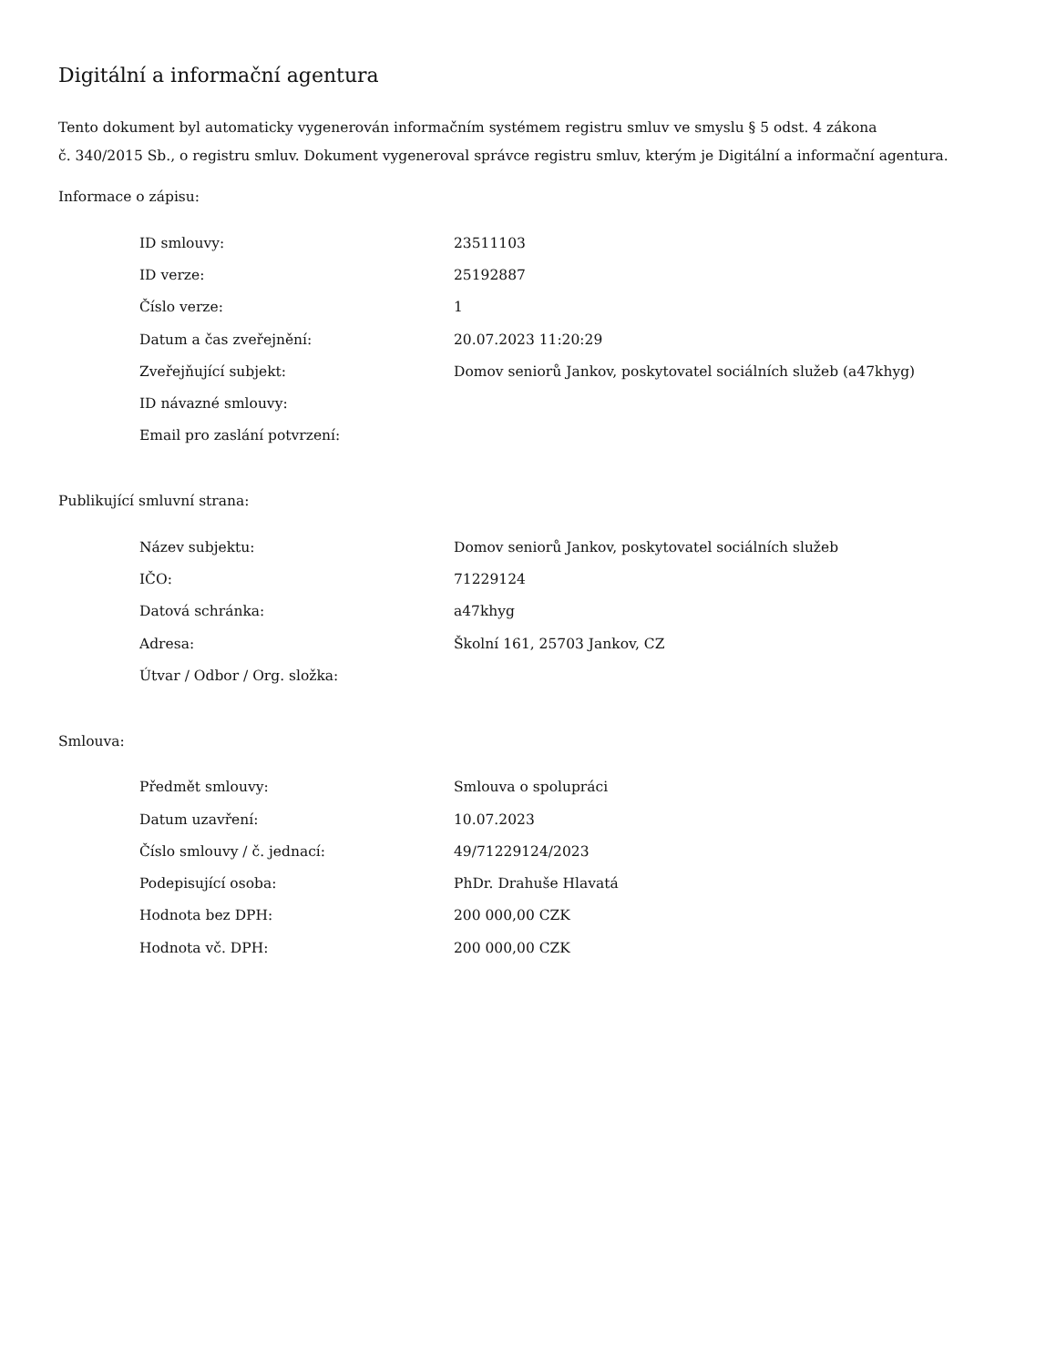Digitální a informační agentura
Tento dokument byl automaticky vygenerován informačním systémem registru smluv ve smyslu § 5 odst. 4 zákona
č. 340/2015 Sb., o registru smluv. Dokument vygeneroval správce registru smluv, kterým je Digitální a informační agentura.
Informace o zápisu:
| ID smlouvy: | 23511103 |
| ID verze: | 25192887 |
| Číslo verze: | 1 |
| Datum a čas zveřejnění: | 20.07.2023 11:20:29 |
| Zveřejňující subjekt: | Domov seniorů Jankov, poskytovatel sociálních služeb (a47khyg) |
| ID návazné smlouvy: | |
| Email pro zaslání potvrzení: | |
Publikující smluvní strana:
| Název subjektu: | Domov seniorů Jankov, poskytovatel sociálních služeb |
| IČO: | 71229124 |
| Datová schránka: | a47khyg |
| Adresa: | Školní 161, 25703 Jankov, CZ |
| Útvar / Odbor / Org. složka: | |
Smlouva:
| Předmět smlouvy: | Smlouva o spolupráci |
| Datum uzavření: | 10.07.2023 |
| Číslo smlouvy / č. jednací: | 49/71229124/2023 |
| Podepisující osoba: | PhDr. Drahuše Hlavatá |
| Hodnota bez DPH: | 200 000,00 CZK |
| Hodnota vč. DPH: | 200 000,00 CZK |